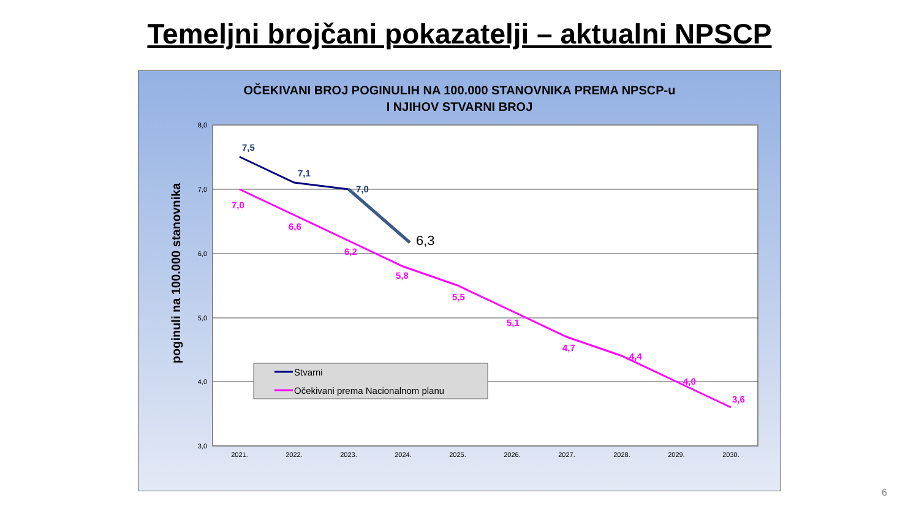Temeljni brojčani pokazatelji – aktualni NPSCP
OČEKIVANI BROJ POGINULIH NA 100.000 STANOVNIKA PREMA NPSCP-u
I NJIHOV STVARNI BROJ
8,0
7,0
6,0
5,0
4,0
3,0
2021.
2022.
2023.
2024.
2025.
2026.
2027.
2028.
2029.
2030.
poginuli na 100.000 stanovnika
7,0
6,6
6,2
5,8
5,5
5,1
4,7
4,4
4,0
3,6
7,5
7,1
7,0
6,3
Stvarni
Očekivani prema Nacionalnom planu
6